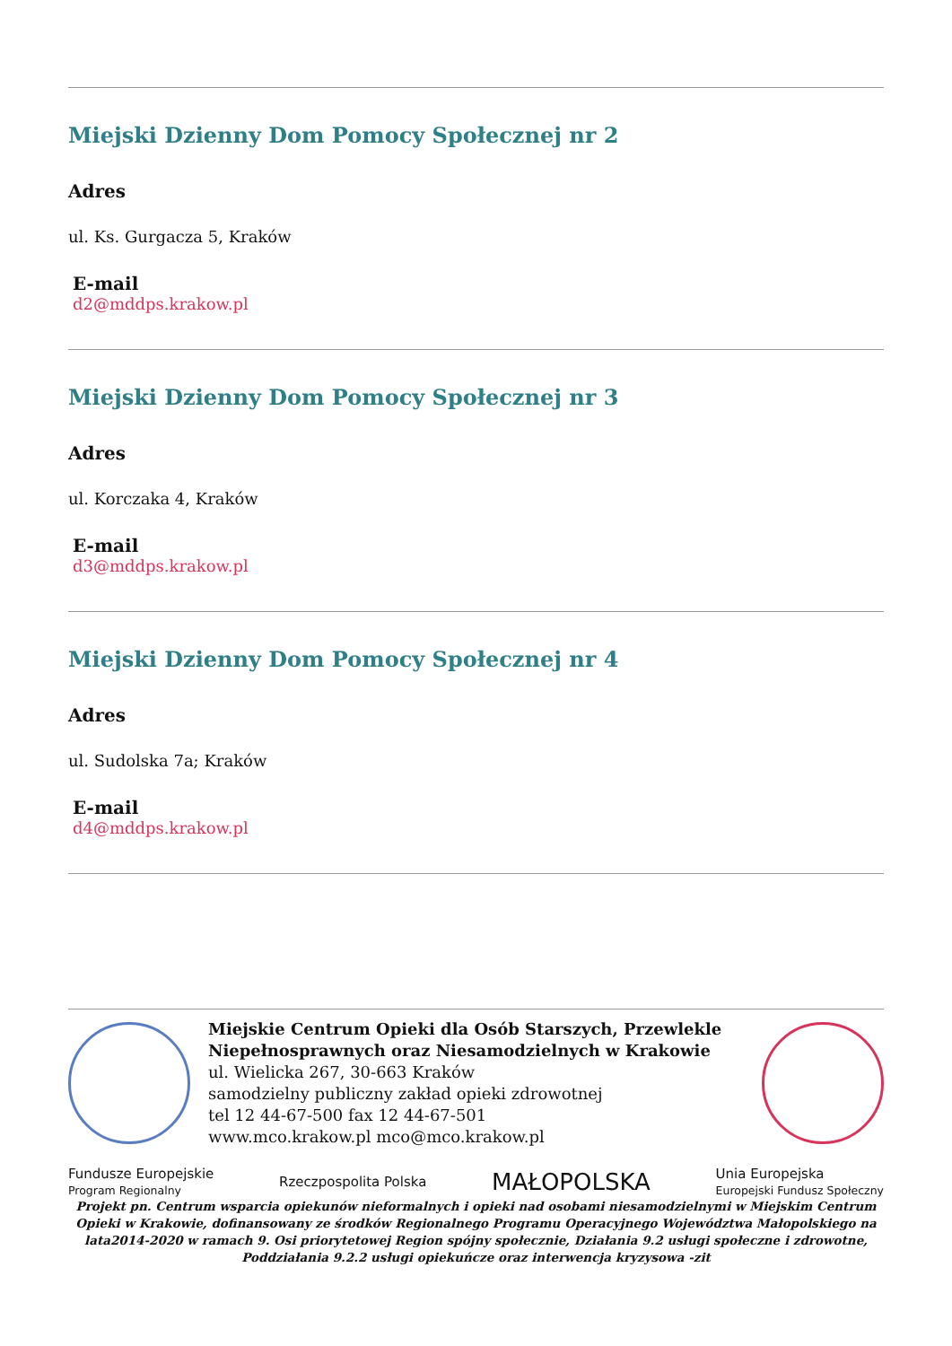Miejski Dzienny Dom Pomocy Społecznej nr 2
Adres
ul. Ks. Gurgacza 5, Kraków
E-mail
d2@mddps.krakow.pl
Miejski Dzienny Dom Pomocy Społecznej nr 3
Adres
ul. Korczaka 4, Kraków
E-mail
d3@mddps.krakow.pl
Miejski Dzienny Dom Pomocy Społecznej nr 4
Adres
ul. Sudolska 7a; Kraków
E-mail
d4@mddps.krakow.pl
Miejskie Centrum Opieki dla Osób Starszych, Przewlekle Niepełnosprawnych oraz Niesamodzielnych w Krakowie
ul. Wielicka 267, 30-663 Kraków
samodzielny publiczny zakład opieki zdrowotnej
tel 12 44-67-500 fax 12 44-67-501
www.mco.krakow.pl mco@mco.krakow.pl
Fundusze Europejskie
Program Regionalny Rzeczpospolita Polska MAŁOPOLSKA Unia Europejska
Europejski Fundusz Społeczny
Projekt pn. Centrum wsparcia opiekunów nieformalnych i opieki nad osobami niesamodzielnymi w Miejskim Centrum Opieki w Krakowie, dofinansowany ze środków Regionalnego Programu Operacyjnego Województwa Małopolskiego na lata2014-2020 w ramach 9. Osi priorytetowej Region spójny społecznie, Działania 9.2 usługi społeczne i zdrowotne, Poddziałania 9.2.2 usługi opiekuńcze oraz interwencja kryzysowa -zit